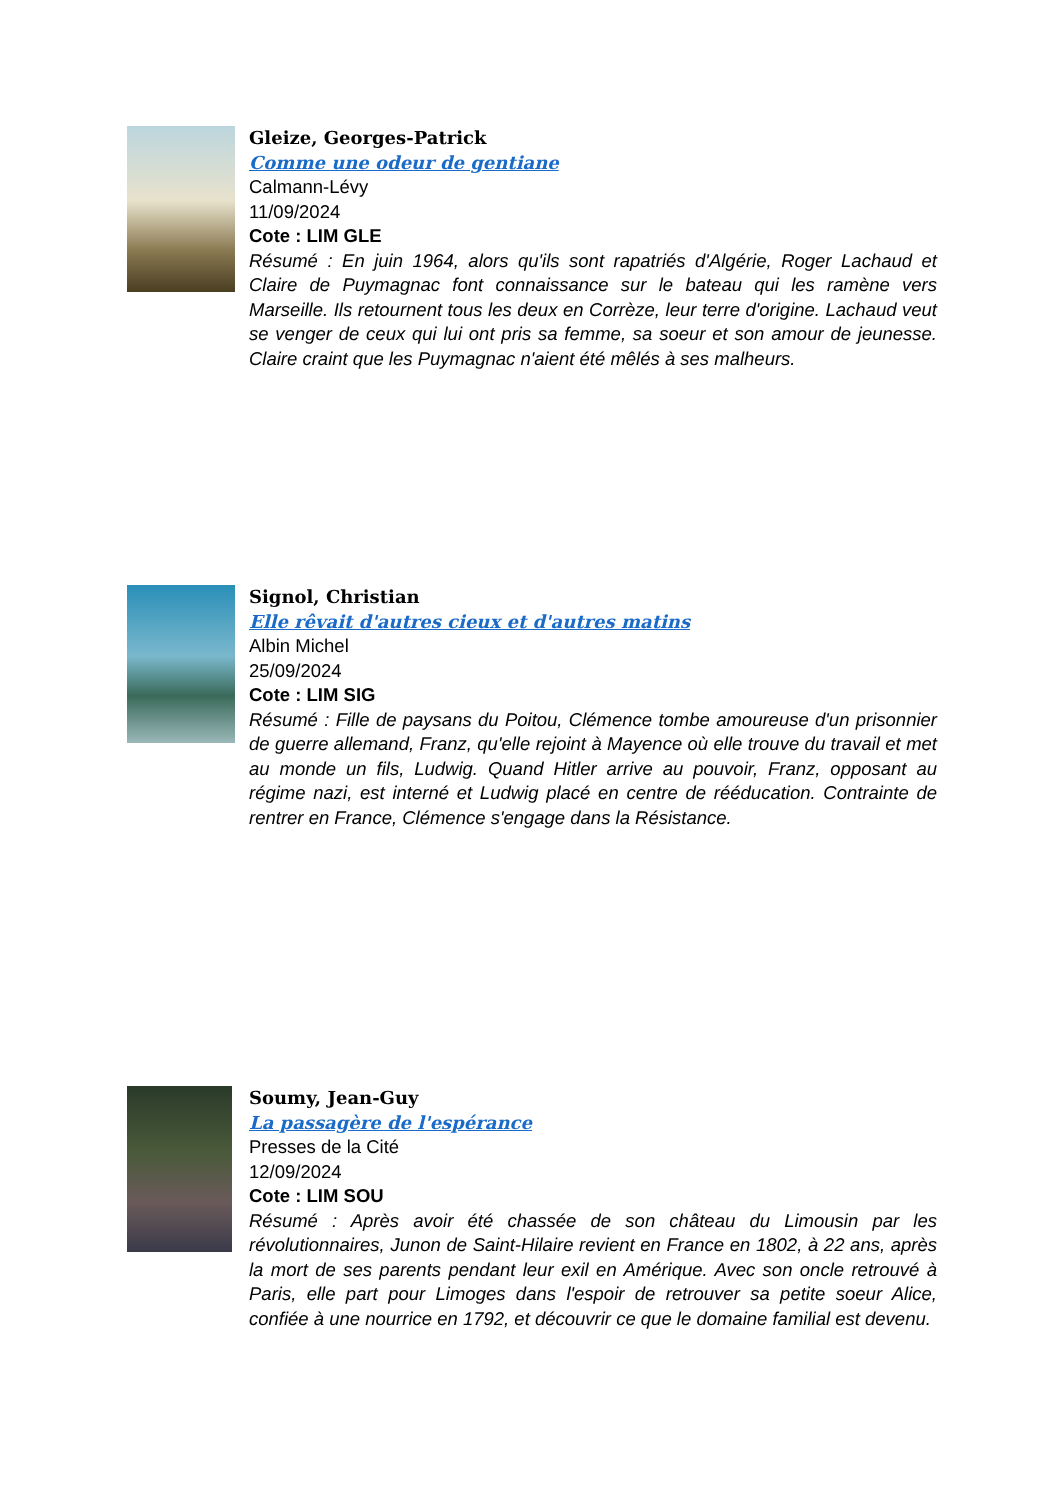Gleize, Georges-Patrick
Comme une odeur de gentiane
Calmann-Lévy
11/09/2024
Cote : LIM GLE
Résumé : En juin 1964, alors qu'ils sont rapatriés d'Algérie, Roger Lachaud et Claire de Puymagnac font connaissance sur le bateau qui les ramène vers Marseille. Ils retournent tous les deux en Corrèze, leur terre d'origine. Lachaud veut se venger de ceux qui lui ont pris sa femme, sa soeur et son amour de jeunesse. Claire craint que les Puymagnac n'aient été mêlés à ses malheurs.
Signol, Christian
Elle rêvait d'autres cieux et d'autres matins
Albin Michel
25/09/2024
Cote : LIM SIG
Résumé : Fille de paysans du Poitou, Clémence tombe amoureuse d'un prisonnier de guerre allemand, Franz, qu'elle rejoint à Mayence où elle trouve du travail et met au monde un fils, Ludwig. Quand Hitler arrive au pouvoir, Franz, opposant au régime nazi, est interné et Ludwig placé en centre de rééducation. Contrainte de rentrer en France, Clémence s'engage dans la Résistance.
Soumy, Jean-Guy
La passagère de l'espérance
Presses de la Cité
12/09/2024
Cote : LIM SOU
Résumé : Après avoir été chassée de son château du Limousin par les révolutionnaires, Junon de Saint-Hilaire revient en France en 1802, à 22 ans, après la mort de ses parents pendant leur exil en Amérique. Avec son oncle retrouvé à Paris, elle part pour Limoges dans l'espoir de retrouver sa petite soeur Alice, confiée à une nourrice en 1792, et découvrir ce que le domaine familial est devenu.